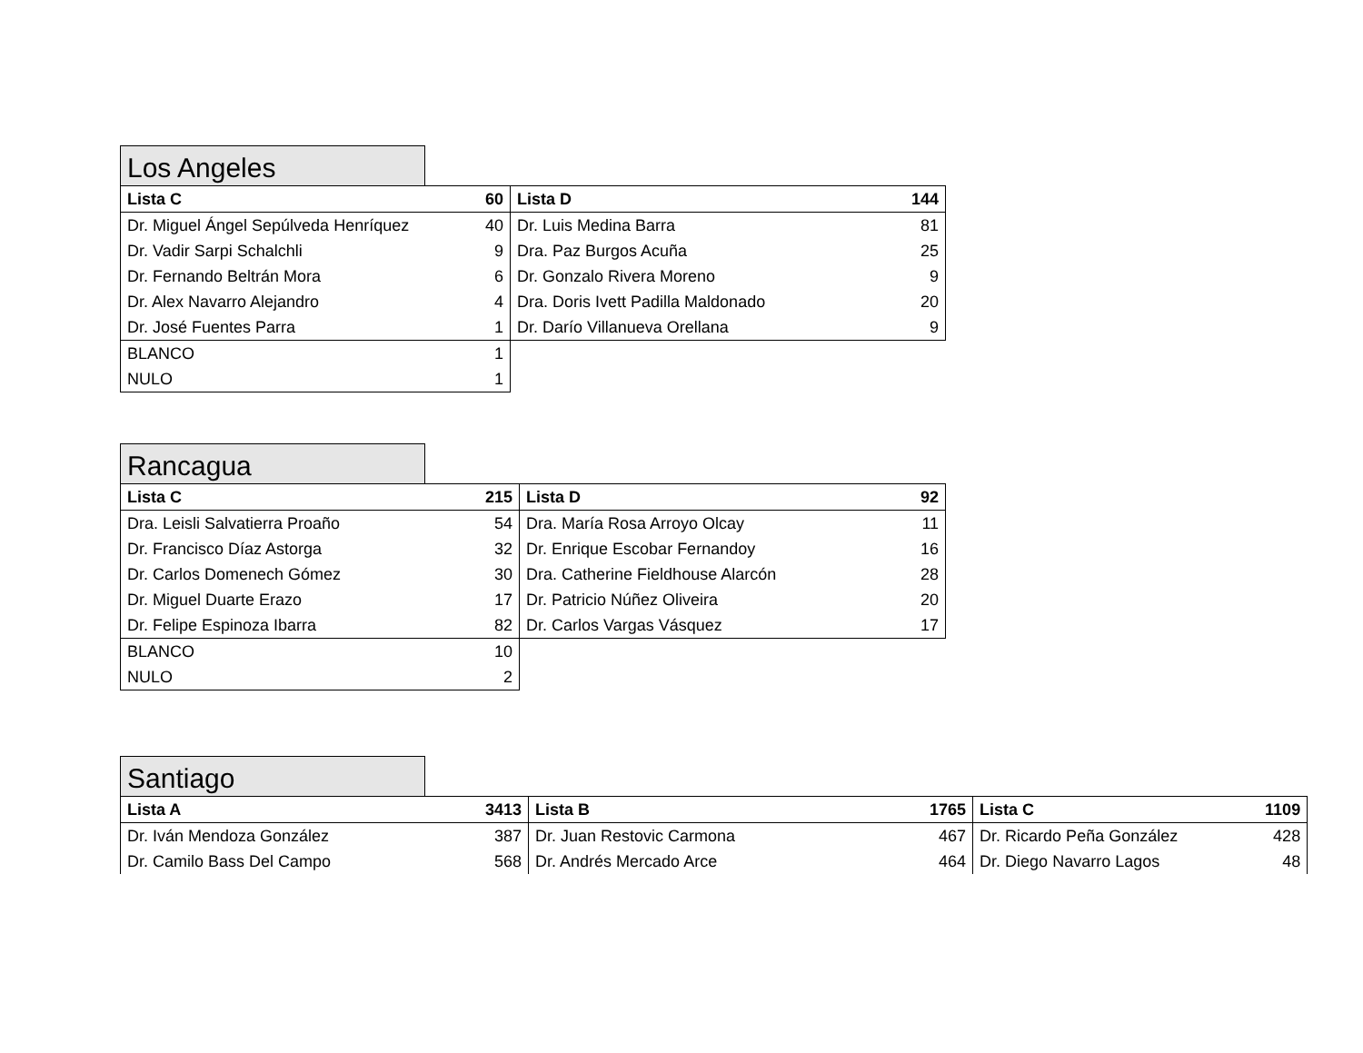Los Angeles
| Lista C | 60 | Lista D | 144 |
| --- | --- | --- | --- |
| Dr. Miguel Ángel Sepúlveda Henríquez | 40 | Dr. Luis Medina Barra | 81 |
| Dr. Vadir Sarpi Schalchli | 9 | Dra. Paz Burgos Acuña | 25 |
| Dr. Fernando Beltrán Mora | 6 | Dr. Gonzalo Rivera Moreno | 9 |
| Dr. Alex Navarro Alejandro | 4 | Dra. Doris Ivett Padilla Maldonado | 20 |
| Dr. José Fuentes Parra | 1 | Dr. Darío Villanueva Orellana | 9 |
| BLANCO | 1 | | |
| NULO | 1 | | |
Rancagua
| Lista C | 215 | Lista D | 92 |
| --- | --- | --- | --- |
| Dra. Leisli Salvatierra Proaño | 54 | Dra. María Rosa Arroyo Olcay | 11 |
| Dr. Francisco Díaz Astorga | 32 | Dr. Enrique Escobar Fernandoy | 16 |
| Dr. Carlos Domenech Gómez | 30 | Dra. Catherine Fieldhouse Alarcón | 28 |
| Dr. Miguel Duarte Erazo | 17 | Dr. Patricio Núñez Oliveira | 20 |
| Dr. Felipe Espinoza Ibarra | 82 | Dr. Carlos Vargas Vásquez | 17 |
| BLANCO | 10 | | |
| NULO | 2 | | |
Santiago
| Lista A | 3413 | Lista B | 1765 | Lista C | 1109 |
| --- | --- | --- | --- | --- | --- |
| Dr. Iván Mendoza González | 387 | Dr. Juan Restovic Carmona | 467 | Dr. Ricardo Peña González | 428 |
| Dr. Camilo Bass Del Campo | 568 | Dr. Andrés Mercado Arce | 464 | Dr. Diego Navarro Lagos | 48 |